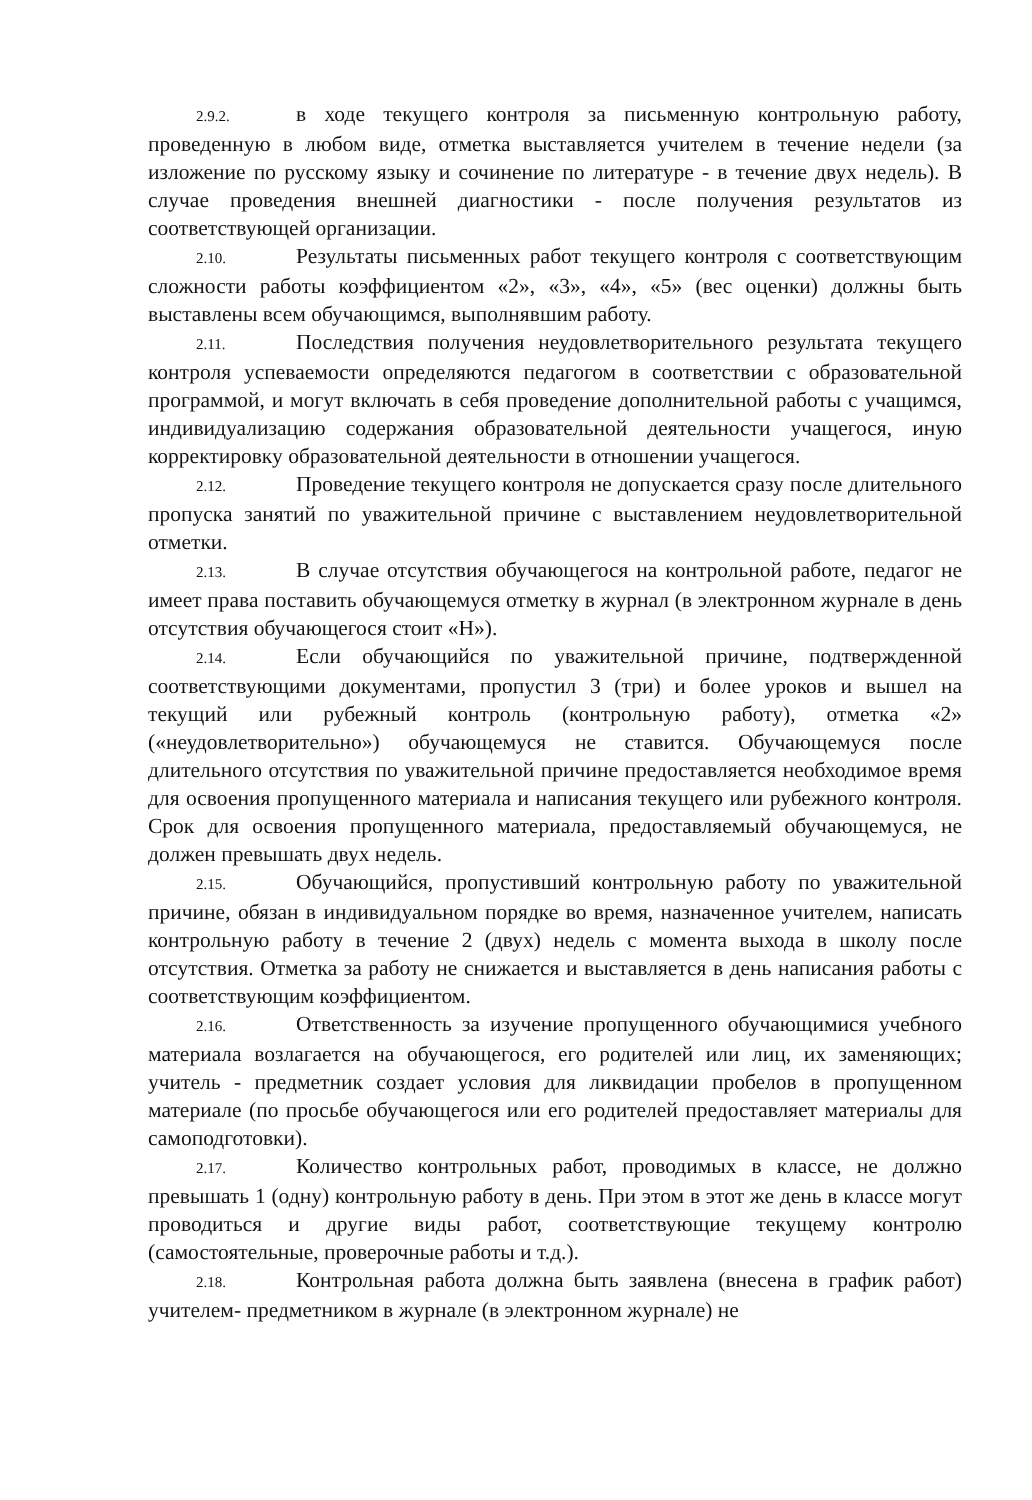2.9.2. в ходе текущего контроля за письменную контрольную работу, проведенную в любом виде, отметка выставляется учителем в течение недели (за изложение по русскому языку и сочинение по литературе - в течение двух недель). В случае проведения внешней диагностики - после получения результатов из соответствующей организации.
2.10. Результаты письменных работ текущего контроля с соответствующим сложности работы коэффициентом «2», «3», «4», «5» (вес оценки) должны быть выставлены всем обучающимся, выполнявшим работу.
2.11. Последствия получения неудовлетворительного результата текущего контроля успеваемости определяются педагогом в соответствии с образовательной программой, и могут включать в себя проведение дополнительной работы с учащимся, индивидуализацию содержания образовательной деятельности учащегося, иную корректировку образовательной деятельности в отношении учащегося.
2.12. Проведение текущего контроля не допускается сразу после длительного пропуска занятий по уважительной причине с выставлением неудовлетворительной отметки.
2.13. В случае отсутствия обучающегося на контрольной работе, педагог не имеет права поставить обучающемуся отметку в журнал (в электронном журнале в день отсутствия обучающегося стоит «Н»).
2.14. Если обучающийся по уважительной причине, подтвержденной соответствующими документами, пропустил 3 (три) и более уроков и вышел на текущий или рубежный контроль (контрольную работу), отметка «2» («неудовлетворительно») обучающемуся не ставится. Обучающемуся после длительного отсутствия по уважительной причине предоставляется необходимое время для освоения пропущенного материала и написания текущего или рубежного контроля. Срок для освоения пропущенного материала, предоставляемый обучающемуся, не должен превышать двух недель.
2.15. Обучающийся, пропустивший контрольную работу по уважительной причине, обязан в индивидуальном порядке во время, назначенное учителем, написать контрольную работу в течение 2 (двух) недель с момента выхода в школу после отсутствия. Отметка за работу не снижается и выставляется в день написания работы с соответствующим коэффициентом.
2.16. Ответственность за изучение пропущенного обучающимися учебного материала возлагается на обучающегося, его родителей или лиц, их заменяющих; учитель - предметник создает условия для ликвидации пробелов в пропущенном материале (по просьбе обучающегося или его родителей предоставляет материалы для самоподготовки).
2.17. Количество контрольных работ, проводимых в классе, не должно превышать 1 (одну) контрольную работу в день. При этом в этот же день в классе могут проводиться и другие виды работ, соответствующие текущему контролю (самостоятельные, проверочные работы и т.д.).
2.18. Контрольная работа должна быть заявлена (внесена в график работ) учителем- предметником в журнале (в электронном журнале) не